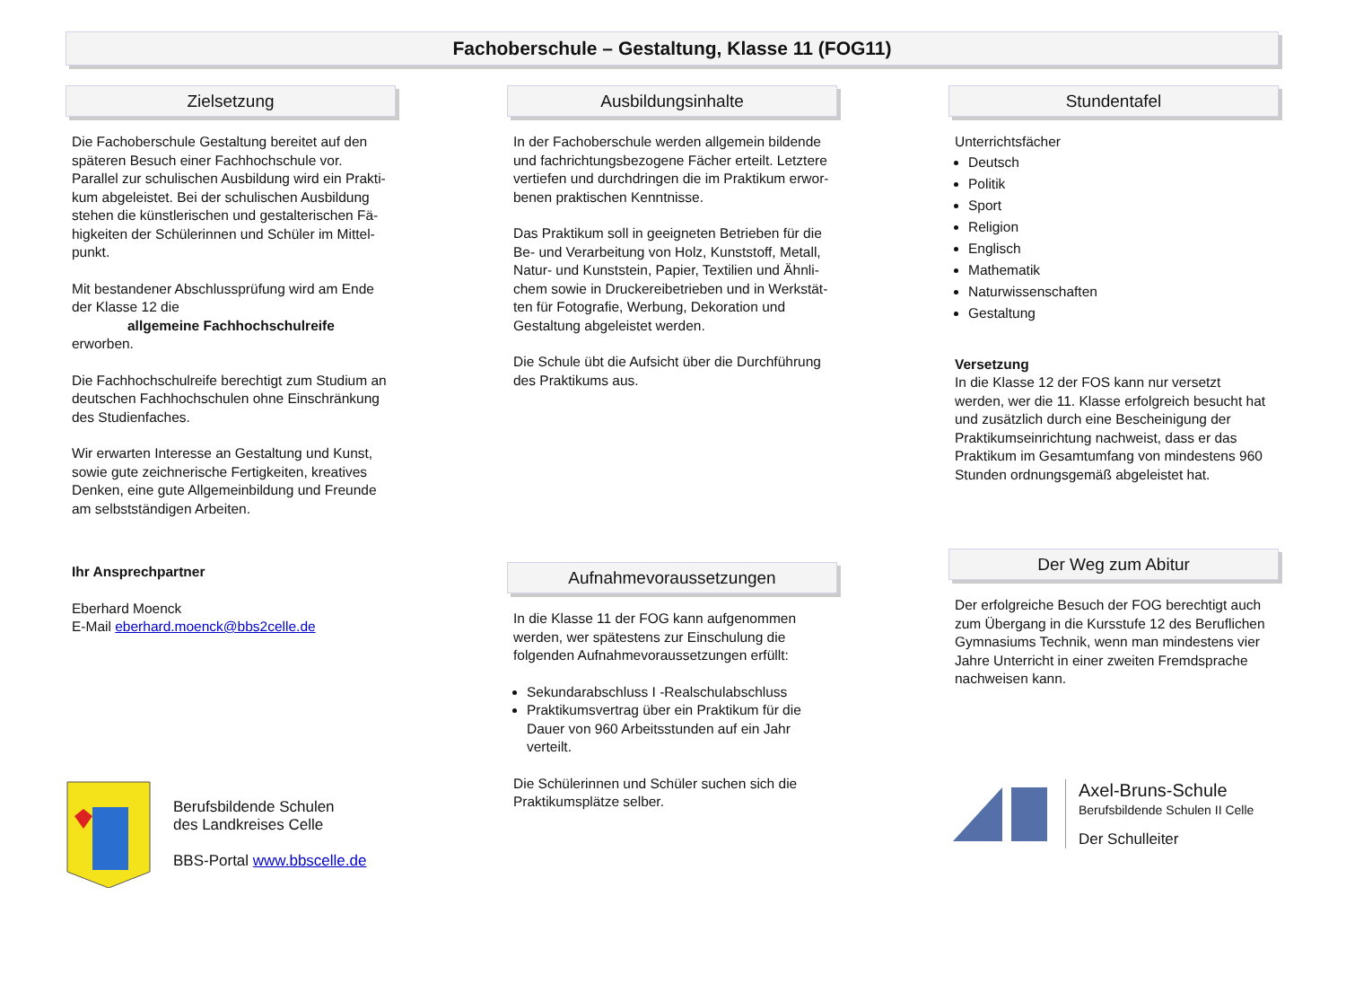Fachoberschule – Gestaltung, Klasse 11 (FOG11)
Zielsetzung
Die Fachoberschule Gestaltung bereitet auf den späteren Besuch einer Fachhochschule vor. Parallel zur schulischen Ausbildung wird ein Prakti-kum abgeleistet. Bei der schulischen Ausbildung stehen die künstlerischen und gestalterischen Fä-higkeiten der Schülerinnen und Schüler im Mittel-punkt.
Mit bestandener Abschlussprüfung wird am Ende der Klasse 12 die
allgemeine Fachhochschulreife
erworben.
Die Fachhochschulreife berechtigt zum Studium an deutschen Fachhochschulen ohne Einschränkung des Studienfaches.
Wir erwarten Interesse an Gestaltung und Kunst, sowie gute zeichnerische Fertigkeiten, kreatives Denken, eine gute Allgemeinbildung und Freunde am selbstständigen Arbeiten.
Ihr Ansprechpartner
Eberhard Moenck
E-Mail eberhard.moenck@bbs2celle.de
Berufsbildende Schulen
des Landkreises Celle
BBS-Portal www.bbscelle.de
Ausbildungsinhalte
In der Fachoberschule werden allgemein bildende und fachrichtungsbezogene Fächer erteilt. Letztere vertiefen und durchdringen die im Praktikum erwor-benen praktischen Kenntnisse.
Das Praktikum soll in geeigneten Betrieben für die Be- und Verarbeitung von Holz, Kunststoff, Metall, Natur- und Kunststein, Papier, Textilien und Ähnli-chem sowie in Druckereibetrieben und in Werkstät-ten für Fotografie, Werbung, Dekoration und Gestaltung abgeleistet werden.
Die Schule übt die Aufsicht über die Durchführung des Praktikums aus.
Aufnahmevoraussetzungen
In die Klasse 11 der FOG kann aufgenommen werden, wer spätestens zur Einschulung die folgenden Aufnahmevoraussetzungen erfüllt:
Sekundarabschluss I -Realschulabschluss
Praktikumsvertrag über ein Praktikum für die Dauer von 960 Arbeitsstunden auf ein Jahr verteilt.
Die Schülerinnen und Schüler suchen sich die Praktikumsplätze selber.
Stundentafel
Unterrichtsfächer
Deutsch
Politik
Sport
Religion
Englisch
Mathematik
Naturwissenschaften
Gestaltung
Versetzung
In die Klasse 12 der FOS kann nur versetzt werden, wer die 11. Klasse erfolgreich besucht hat und zusätzlich durch eine Bescheinigung der Praktikumseinrichtung nachweist, dass er das Praktikum im Gesamtumfang von mindestens 960 Stunden ordnungsgemäß abgeleistet hat.
Der Weg zum Abitur
Der erfolgreiche Besuch der FOG berechtigt auch zum Übergang in die Kursstufe 12 des Beruflichen Gymnasiums Technik, wenn man mindestens vier Jahre Unterricht in einer zweiten Fremdsprache nachweisen kann.
Axel-Bruns-Schule
Berufsbildende Schulen II Celle
Der Schulleiter